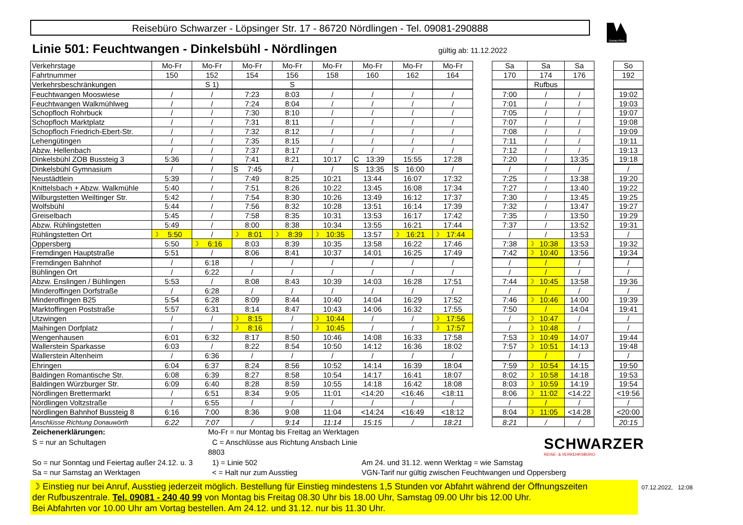Reisebüro Schwarzer - Löpsinger Str. 17 - 86720 Nördlingen - Tel. 09081-290888
Donau-Ries
Linie 501: Feuchtwangen - Dinkelsbühl - Nördlingen
gültig ab: 11.12.2022
| Verkehrstage | Mo-Fr | Mo-Fr | Mo-Fr | Mo-Fr | Mo-Fr | Mo-Fr | Mo-Fr | Mo-Fr | | Sa | Sa | Sa | | So |
| Fahrtnummer | 150 | 152 | 154 | 156 | 158 | 160 | 162 | 164 | | 170 | 174 | 176 | | 192 |
| Verkehrsbeschränkungen | | S 1) | | S | | | | | | | Rufbus | | | |
| Feuchtwangen Mooswiese | / | / | 7:23 | 8:03 | / | / | / | / | | 7:00 | / | / | | 19:02 |
| Feuchtwangen Walkmühlweg | / | / | 7:24 | 8:04 | / | / | / | / | | 7:01 | / | / | | 19:03 |
| Schopfloch Rohrbuck | / | / | 7:30 | 8:10 | / | / | / | / | | 7:05 | / | / | | 19:07 |
| Schopfloch Marktplatz | / | / | 7:31 | 8:11 | / | / | / | / | | 7:07 | / | / | | 19:08 |
| Schopfloch Friedrich-Ebert-Str. | / | / | 7:32 | 8:12 | / | / | / | / | | 7:08 | / | / | | 19:09 |
| Lehengütingen | / | / | 7:35 | 8:15 | / | / | / | / | | 7:11 | / | / | | 19:11 |
| Abzw. Hellenbach | / | / | 7:37 | 8:17 | / | / | / | / | | 7:12 | / | / | | 19:13 |
| Dinkelsbühl ZOB Bussteig 3 | 5:36 | / | 7:41 | 8:21 | 10:17 | C 13:39 | 15:55 | 17:28 | | 7:20 | / | 13:35 | | 19:18 |
| Dinkelsbühl Gymnasium | / | / | S 7:45 | / | / | S 13:35 | S 16:00 | / | | / | / | / | | / |
| Neustädtlein | 5:39 | / | 7:49 | 8:25 | 10:21 | 13:44 | 16:07 | 17:32 | | 7:25 | / | 13:38 | | 19:20 |
| Knittelsbach + Abzw. Walkmühle | 5:40 | / | 7:51 | 8:26 | 10:22 | 13:45 | 16:08 | 17:34 | | 7:27 | / | 13:40 | | 19:22 |
| Wilburgstetten Weiltinger Str. | 5:42 | / | 7:54 | 8:30 | 10:26 | 13:49 | 16:12 | 17:37 | | 7:30 | / | 13:45 | | 19:25 |
| Wolfsbühl | 5:44 | / | 7:56 | 8:32 | 10:28 | 13:51 | 16:14 | 17:39 | | 7:32 | / | 13:47 | | 19:27 |
| Greiselbach | 5:45 | / | 7:58 | 8:35 | 10:31 | 13:53 | 16:17 | 17:42 | | 7:35 | / | 13:50 | | 19:29 |
| Abzw. Rühlingstetten | 5:49 | / | 8:00 | 8:38 | 10:34 | 13:55 | 16:21 | 17:44 | | 7:37 | / | 13:52 | | 19:31 |
| Rühlingstetten Ort | ☽ 5:50 | / | ☽ 8:01 | ☽ 8:39 | ☽ 10:35 | 13:57 | ☽ 16:21 | ☽ 17:44 | | / | / | 13:53 | | / |
| Oppersberg | 5:50 | ☽ 6:16 | 8:03 | 8:39 | 10:35 | 13:58 | 16:22 | 17:46 | | 7:38 | ☽ 10:38 | 13:53 | | 19:32 |
| Fremdingen Hauptstraße | 5:51 | / | 8:06 | 8:41 | 10:37 | 14:01 | 16:25 | 17:49 | | 7:42 | ☽ 10:40 | 13:56 | | 19:34 |
| Fremdingen Bahnhof | / | 6:18 | / | / | / | / | / | / | | / | / | / | | / |
| Bühlingen Ort | / | 6:22 | / | / | / | / | / | / | | / | / | / | | / |
| Abzw. Enslingen / Bühlingen | 5:53 | / | 8:08 | 8:43 | 10:39 | 14:03 | 16:28 | 17:51 | | 7:44 | ☽ 10:45 | 13:58 | | 19:36 |
| Minderoffingen Dorfstraße | / | 6:28 | / | / | / | / | / | / | | / | / | / | | / |
| Minderoffingen B25 | 5:54 | 6:28 | 8:09 | 8:44 | 10:40 | 14:04 | 16:29 | 17:52 | | 7:46 | ☽ 10:46 | 14:00 | | 19:39 |
| Marktoffingen Poststraße | 5:57 | 6:31 | 8:14 | 8:47 | 10:43 | 14:06 | 16:32 | 17:55 | | 7:50 | / | 14:04 | | 19:41 |
| Utzwingen | / | / | ☽ 8:15 | / | ☽ 10:44 | / | / | ☽ 17:56 | | / | ☽ 10:47 | / | | / |
| Maihingen Dorfplatz | / | / | ☽ 8:16 | / | ☽ 10:45 | / | / | ☽ 17:57 | | / | ☽ 10:48 | / | | / |
| Wengenhausen | 6:01 | 6:32 | 8:17 | 8:50 | 10:46 | 14:08 | 16:33 | 17:58 | | 7:53 | ☽ 10:49 | 14:07 | | 19:44 |
| Wallerstein Sparkasse | 6:03 | / | 8:22 | 8:54 | 10:50 | 14:12 | 16:36 | 18:02 | | 7:57 | ☽ 10:51 | 14:13 | | 19:48 |
| Wallerstein Altenheim | / | 6:36 | / | / | / | / | / | / | | / | / | / | | / |
| Ehringen | 6:04 | 6:37 | 8:24 | 8:56 | 10:52 | 14:14 | 16:39 | 18:04 | | 7:59 | ☽ 10:54 | 14:15 | | 19:50 |
| Baldingen Romantische Str. | 6:08 | 6:39 | 8:27 | 8:58 | 10:54 | 14:17 | 16:41 | 18:07 | | 8:02 | ☽ 10:58 | 14:18 | | 19:53 |
| Baldingen Würzburger Str. | 6:09 | 6:40 | 8:28 | 8:59 | 10:55 | 14:18 | 16:42 | 18:08 | | 8:03 | ☽ 10:59 | 14:19 | | 19:54 |
| Nördlingen Brettermarkt | / | 6:51 | 8:34 | 9:05 | 11:01 | <14:20 | <16:46 | <18:11 | | 8:06 | ☽ 11:02 | <14:22 | | <19:56 |
| Nördlingen Voltzstraße | / | 6:55 | / | / | / | / | / | / | | / | / | / | | / |
| Nördlingen Bahnhof Bussteig 8 | 6:16 | 7:00 | 8:36 | 9:08 | 11:04 | <14:24 | <16:49 | <18:12 | | 8:04 | ☽ 11:05 | <14:28 | | <20:00 |
| Anschlüsse Richtung Donauwörth | 6:22 | 7:07 | / | 9:14 | 11:14 | 15:15 | / | 18:21 | | 8:21 | / | / | | 20:15 |
Zeichenerklärungen:
Mo-Fr = nur Montag bis Freitag an Werktagen
S = nur an Schultagen
C = Anschlüsse aus Richtung Ansbach Linie 8803
So = nur Sonntag und Feiertag außer 24.12. u. 3
1) = Linie 502
Am 24. und 31.12. wenn Werktag = wie Samstag
Sa = nur Samstag an Werktagen
< = Halt nur zum Ausstieg
VGN-Tarif nur gültig zwischen Feuchtwangen und Oppersberg
SCHWARZER
REISE- & VERKEHRSBÜRO
☽ Einstieg nur bei Anruf, Ausstieg jederzeit möglich. Bestellung für Einstieg mindestens 1,5 Stunden vor Abfahrt während der Öffnungszeiten
der Rufbuszentrale. Tel. 09081 - 240 40 99 von Montag bis Freitag 08.30 Uhr bis 18.00 Uhr, Samstag 09.00 Uhr bis 12.00 Uhr.
Bei Abfahrten vor 10.00 Uhr am Vortag bestellen. Am 24.12. und 31.12. nur bis 11.30 Uhr.
07.12.2022, 12:08